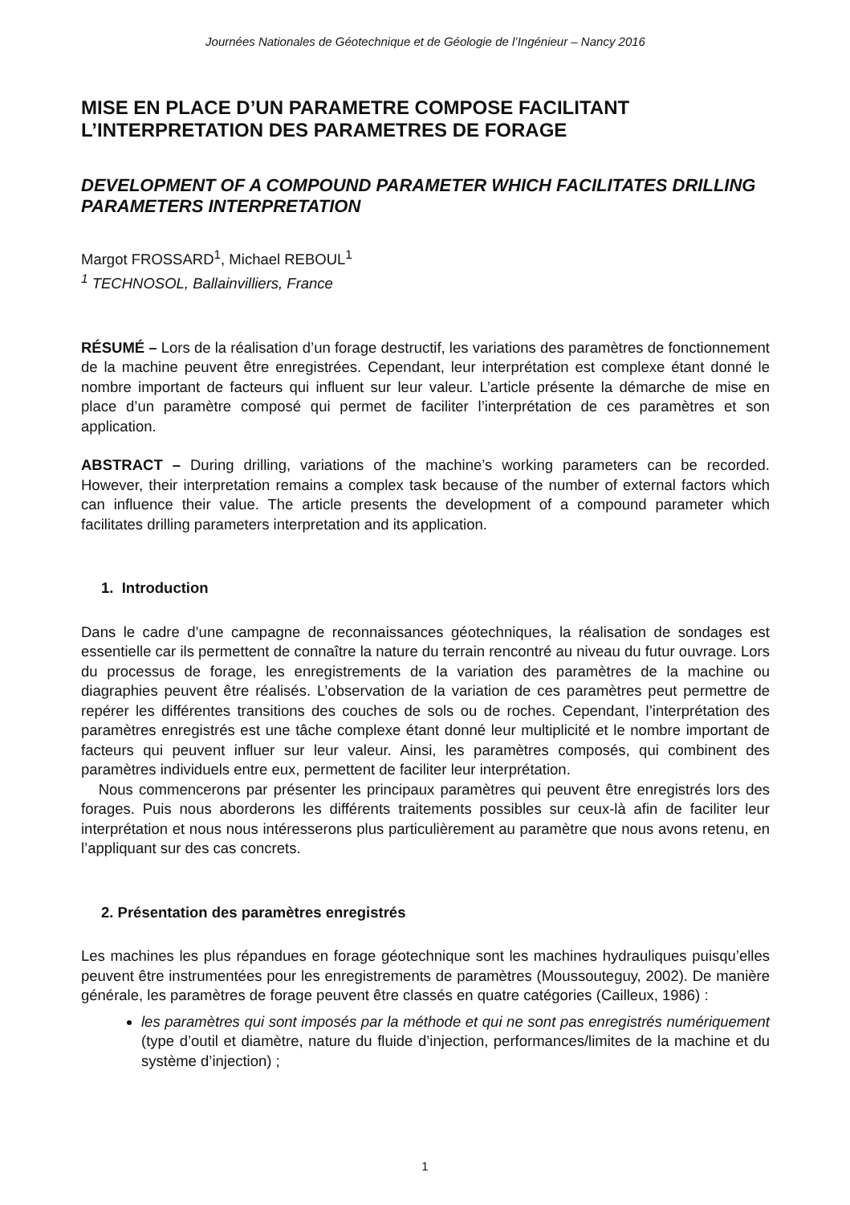Journées Nationales de Géotechnique et de Géologie de l’Ingénieur – Nancy 2016
MISE EN PLACE D’UN PARAMETRE COMPOSE FACILITANT L’INTERPRETATION DES PARAMETRES DE FORAGE
DEVELOPMENT OF A COMPOUND PARAMETER WHICH FACILITATES DRILLING PARAMETERS INTERPRETATION
Margot FROSSARD<sup>1</sup>, Michael REBOUL<sup>1</sup>
<sup>1</sup> TECHNOSOL, Ballainvilliers, France
RÉSUMÉ – Lors de la réalisation d’un forage destructif, les variations des paramètres de fonctionnement de la machine peuvent être enregistrées. Cependant, leur interprétation est complexe étant donné le nombre important de facteurs qui influent sur leur valeur. L’article présente la démarche de mise en place d’un paramètre composé qui permet de faciliter l’interprétation de ces paramètres et son application.
ABSTRACT – During drilling, variations of the machine’s working parameters can be recorded. However, their interpretation remains a complex task because of the number of external factors which can influence their value. The article presents the development of a compound parameter which facilitates drilling parameters interpretation and its application.
1. Introduction
Dans le cadre d’une campagne de reconnaissances géotechniques, la réalisation de sondages est essentielle car ils permettent de connaître la nature du terrain rencontré au niveau du futur ouvrage. Lors du processus de forage, les enregistrements de la variation des paramètres de la machine ou diagraphies peuvent être réalisés. L’observation de la variation de ces paramètres peut permettre de repérer les différentes transitions des couches de sols ou de roches. Cependant, l’interprétation des paramètres enregistrés est une tâche complexe étant donné leur multiplicité et le nombre important de facteurs qui peuvent influer sur leur valeur. Ainsi, les paramètres composés, qui combinent des paramètres individuels entre eux, permettent de faciliter leur interprétation.
Nous commencerons par présenter les principaux paramètres qui peuvent être enregistrés lors des forages. Puis nous aborderons les différents traitements possibles sur ceux-là afin de faciliter leur interprétation et nous nous intéresserons plus particulièrement au paramètre que nous avons retenu, en l’appliquant sur des cas concrets.
2. Présentation des paramètres enregistrés
Les machines les plus répandues en forage géotechnique sont les machines hydrauliques puisqu’elles peuvent être instrumentées pour les enregistrements de paramètres (Moussouteguy, 2002). De manière générale, les paramètres de forage peuvent être classés en quatre catégories (Cailleux, 1986) :
les paramètres qui sont imposés par la méthode et qui ne sont pas enregistrés numériquement (type d’outil et diamètre, nature du fluide d’injection, performances/limites de la machine et du système d’injection) ;
1